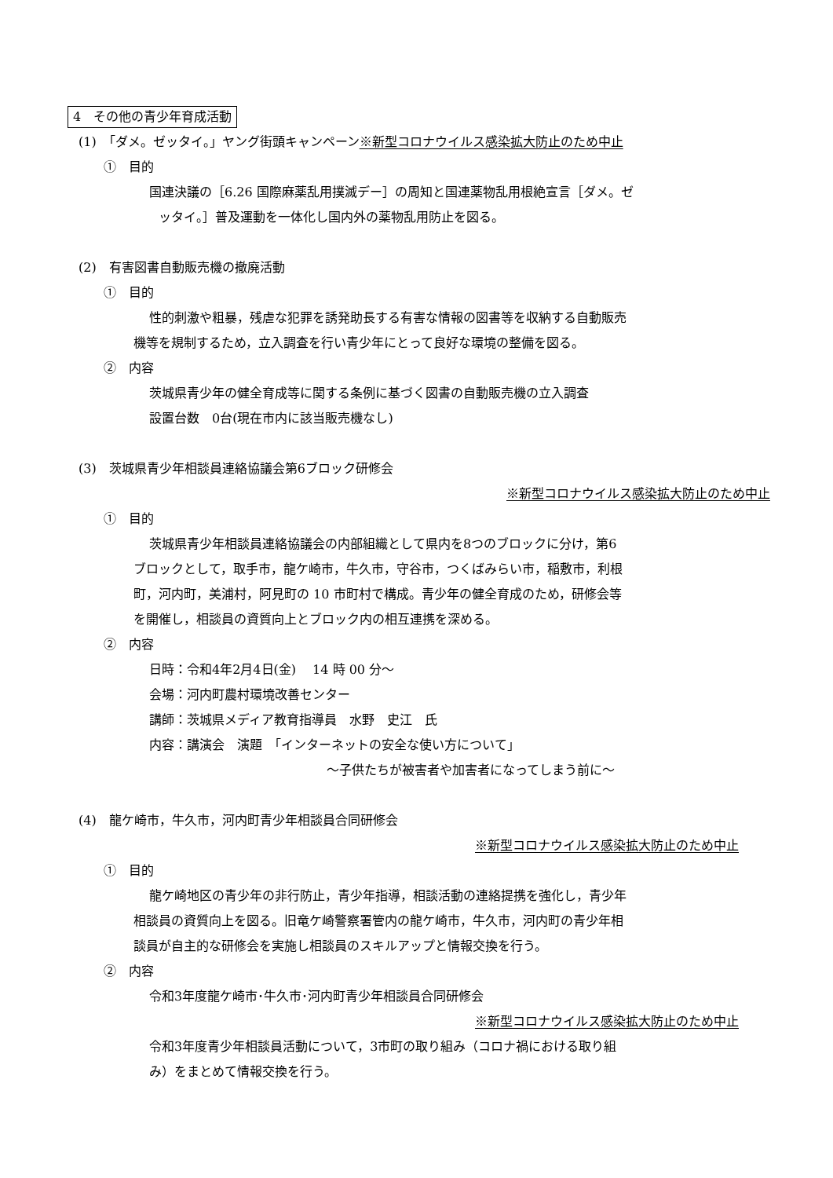4　その他の青少年育成活動
(1)　「ダメ。ゼッタイ。」ヤング街頭キャンペーン※新型コロナウイルス感染拡大防止のため中止
①　目的
国連決議の［6.26 国際麻薬乱用撲滅デー］の周知と国連薬物乱用根絶宣言［ダメ。ゼ
ッタイ。］普及運動を一体化し国内外の薬物乱用防止を図る。
(2)　有害図書自動販売機の撤廃活動
①　目的
性的刺激や粗暴，残虐な犯罪を誘発助長する有害な情報の図書等を収納する自動販売
機等を規制するため，立入調査を行い青少年にとって良好な環境の整備を図る。
②　内容
茨城県青少年の健全育成等に関する条例に基づく図書の自動販売機の立入調査
設置台数　0台(現在市内に該当販売機なし)
(3)　茨城県青少年相談員連絡協議会第6ブロック研修会
※新型コロナウイルス感染拡大防止のため中止
①　目的
茨城県青少年相談員連絡協議会の内部組織として県内を8つのブロックに分け，第6
ブロックとして，取手市，龍ケ崎市，牛久市，守谷市，つくばみらい市，稲敷市，利根
町，河内町，美浦村，阿見町の 10 市町村で構成。青少年の健全育成のため，研修会等
を開催し，相談員の資質向上とブロック内の相互連携を深める。
②　内容
日時：令和4年2月4日(金)　 14 時 00 分～
会場：河内町農村環境改善センター
講師：茨城県メディア教育指導員　水野　史江　氏
内容：講演会　演題　「インターネットの安全な使い方について」
～子供たちが被害者や加害者になってしまう前に～
(4)　龍ケ崎市，牛久市，河内町青少年相談員合同研修会
※新型コロナウイルス感染拡大防止のため中止
①　目的
龍ケ崎地区の青少年の非行防止，青少年指導，相談活動の連絡提携を強化し，青少年
相談員の資質向上を図る。旧竜ケ崎警察署管内の龍ケ崎市，牛久市，河内町の青少年相
談員が自主的な研修会を実施し相談員のスキルアップと情報交換を行う。
②　内容
令和3年度龍ケ崎市･牛久市･河内町青少年相談員合同研修会
※新型コロナウイルス感染拡大防止のため中止
令和3年度青少年相談員活動について，3市町の取り組み（コロナ禍における取り組
み）をまとめて情報交換を行う。